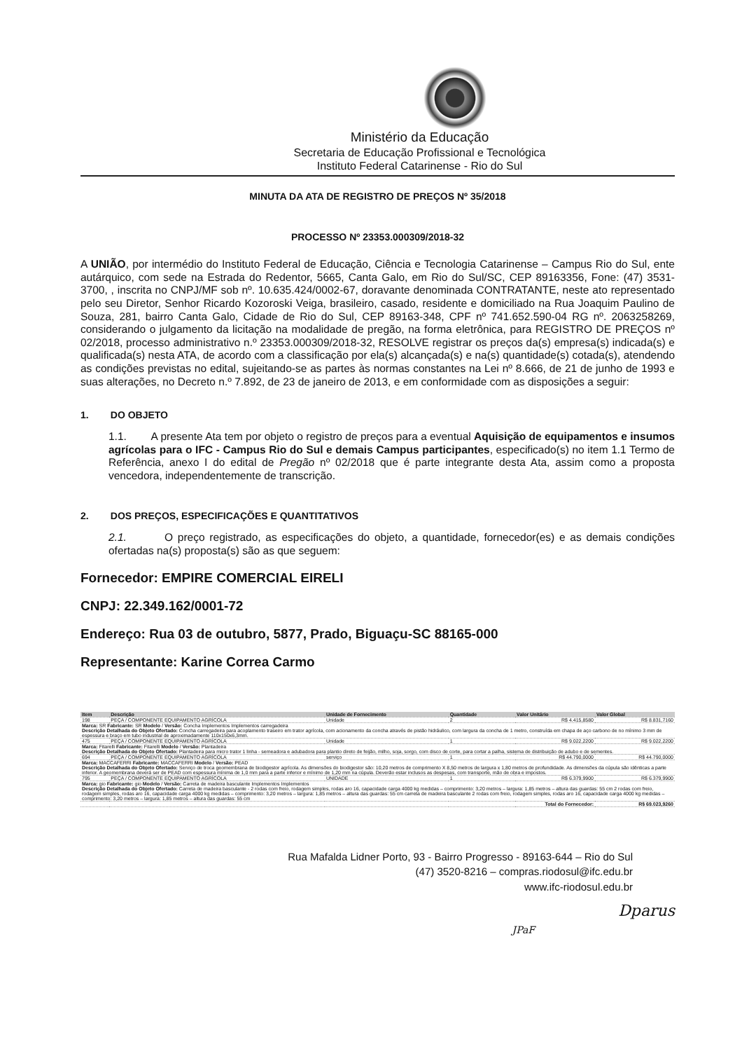Ministério da Educação
Secretaria de Educação Profissional e Tecnológica
Instituto Federal Catarinense - Rio do Sul
MINUTA DA ATA DE REGISTRO DE PREÇOS Nº 35/2018
PROCESSO Nº 23353.000309/2018-32
A UNIÃO, por intermédio do Instituto Federal de Educação, Ciência e Tecnologia Catarinense – Campus Rio do Sul, ente autárquico, com sede na Estrada do Redentor, 5665, Canta Galo, em Rio do Sul/SC, CEP 89163356, Fone: (47) 3531-3700, , inscrita no CNPJ/MF sob nº. 10.635.424/0002-67, doravante denominada CONTRATANTE, neste ato representado pelo seu Diretor, Senhor Ricardo Kozoroski Veiga, brasileiro, casado, residente e domiciliado na Rua Joaquim Paulino de Souza, 281, bairro Canta Galo, Cidade de Rio do Sul, CEP 89163-348, CPF nº 741.652.590-04 RG nº. 2063258269, considerando o julgamento da licitação na modalidade de pregão, na forma eletrônica, para REGISTRO DE PREÇOS nº 02/2018, processo administrativo n.º 23353.000309/2018-32, RESOLVE registrar os preços da(s) empresa(s) indicada(s) e qualificada(s) nesta ATA, de acordo com a classificação por ela(s) alcançada(s) e na(s) quantidade(s) cotada(s), atendendo as condições previstas no edital, sujeitando-se as partes às normas constantes na Lei nº 8.666, de 21 de junho de 1993 e suas alterações, no Decreto n.º 7.892, de 23 de janeiro de 2013, e em conformidade com as disposições a seguir:
1. DO OBJETO
1.1. A presente Ata tem por objeto o registro de preços para a eventual Aquisição de equipamentos e insumos agrícolas para o IFC - Campus Rio do Sul e demais Campus participantes, especificado(s) no item 1.1 Termo de Referência, anexo I do edital de Pregão nº 02/2018 que é parte integrante desta Ata, assim como a proposta vencedora, independentemente de transcrição.
2. DOS PREÇOS, ESPECIFICAÇÕES E QUANTITATIVOS
2.1. O preço registrado, as especificações do objeto, a quantidade, fornecedor(es) e as demais condições ofertadas na(s) proposta(s) são as que seguem:
Fornecedor: EMPIRE COMERCIAL EIRELI
CNPJ: 22.349.162/0001-72
Endereço: Rua 03 de outubro, 5877, Prado, Biguaçu-SC 88165-000
Representante: Karine Correa Carmo
| Item | Descrição | Unidade de Fornecimento | Quantidade | Valor Unitário | Valor Global |
| --- | --- | --- | --- | --- | --- |
| 198 | PEÇA / COMPONENTE EQUIPAMENTO AGRÍCOLA | Unidade | 2 | R$ 4.415,8580 | R$ 8.831,7160 |
| Marca: SR Fabricante: SR Modelo / Versão: Concha Implementos Implementos carregadeira Descrição Detalhada do Objeto Ofertado: Concha carregadeira para acoplamento traseiro em trator agrícola, com acionamento da concha através de pistão hidráulico, com largura da concha de 1 metro, construída em chapa de aço carbono de no mínimo 3 mm de espessura e braço em tubo industrial de aproximadamente 110x150x6,3mm. | | | | | |
| 475 | PEÇA / COMPONENTE EQUIPAMENTO AGRÍCOLA | Unidade | 1 | R$ 9.022,2200 | R$ 9.022,2200 |
| Marca: Fitarelli Fabricante: Fitarelli Modelo / Versão: Plantadeira Descrição Detalhada do Objeto Ofertado: Plantadeira para micro trator 1 linha - semeadora e adubadora para plantio direto de feijão, milho, soja, sorgo, com disco de corte, para cortar a palha, sistema de distribuição de adubo e de sementes. | | | | | |
| 694 | PEÇA / COMPONENTE EQUIPAMENTO AGRÍCOLA | serviço | 1 | R$ 44.790,0000 | R$ 44.790,0000 |
| Marca: MACCAFERRI Fabricante: MACCAFERRI Modelo / Versão: PEAD Descrição Detalhada do Objeto Ofertado: Serviço de troca geomembrana de biodigestor agrícola. As dimensões do biodigestor são: 10,20 metros de comprimento X 8,50 metros de largura x 1,80 metros de profundidade. As dimensões da cúpula são idênticas a parte inferior. A geomembrana deverá ser de PEAD com espessura mínima de 1,0 mm para a parte inferior e mínimo de 1,20 mm na cúpula. Deverão estar inclusos as despesas, com transporte, mão de obra e impostos. | | | | | |
| 795 | PEÇA / COMPONENTE EQUIPAMENTO AGRÍCOLA | UNIDADE | 1 | R$ 6.379,9900 | R$ 6.379,9900 |
| Marca: gio Fabricante: gio Modelo / Versão: Carreta de madeira basculante Implementos Implementos Descrição Detalhada do Objeto Ofertado: Carreta de madeira basculante - 2 rodas com freio, rodagem simples, rodas aro 16, capacidade carga 4000 kg medidas – comprimento: 3,20 metros – largura: 1,85 metros – altura das guardas: 55 cm 2 rodas com freio, rodagem simples, rodas aro 16, capacidade carga 4000 kg medidas – comprimento: 3,20 metros – largura: 1,85 metros – altura das guardas: 55 cm carreta de madeira basculante 2 rodas com freio, rodagem simples, rodas aro 16, capacidade carga 4000 kg medidas – comprimento: 3,20 metros – largura: 1,85 metros – altura das guardas: 55 cm | | | | | |
| Total do Fornecedor: | | | | | R$ 69.023,9260 |
Rua Mafalda Lidner Porto, 93 - Bairro Progresso - 89163-644 – Rio do Sul
(47) 3520-8216 – compras.riodosul@ifc.edu.br
www.ifc-riodosul.edu.br
Dparus
JPaF